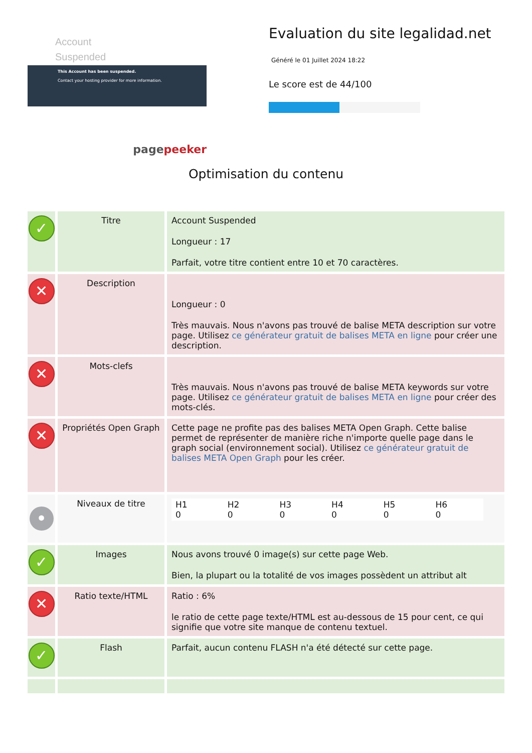Account
Suspended
This Account has been suspended.
Contact your hosting provider for more information.
pagepeeker
Evaluation du site legalidad.net
Généré le 01 Juillet 2024 18:22
Le score est de 44/100
Optimisation du contenu
| ✓ | Titre | Account Suspended Longueur : 17 Parfait, votre titre contient entre 10 et 70 caractères. |
| ✕ | Description | Longueur : 0 Très mauvais. Nous n'avons pas trouvé de balise META description sur votre page. Utilisez ce générateur gratuit de balises META en ligne pour créer une description. |
| ✕ | Mots-clefs | Très mauvais. Nous n'avons pas trouvé de balise META keywords sur votre page. Utilisez ce générateur gratuit de balises META en ligne pour créer des mots-clés. |
| ✕ | Propriétés Open Graph | Cette page ne profite pas des balises META Open Graph. Cette balise permet de représenter de manière riche n'importe quelle page dans le graph social (environnement social). Utilisez ce générateur gratuit de balises META Open Graph pour les créer. |
| • | Niveaux de titre | / H1 0 / H2 0 / H3 0 / H4 0 / H5 0 / H6 0 / |
| ✓ | Images | Nous avons trouvé 0 image(s) sur cette page Web. Bien, la plupart ou la totalité de vos images possèdent un attribut alt |
| ✕ | Ratio texte/HTML | Ratio : 6% le ratio de cette page texte/HTML est au-dessous de 15 pour cent, ce qui signifie que votre site manque de contenu textuel. |
| ✓ | Flash | Parfait, aucun contenu FLASH n'a été détecté sur cette page. |